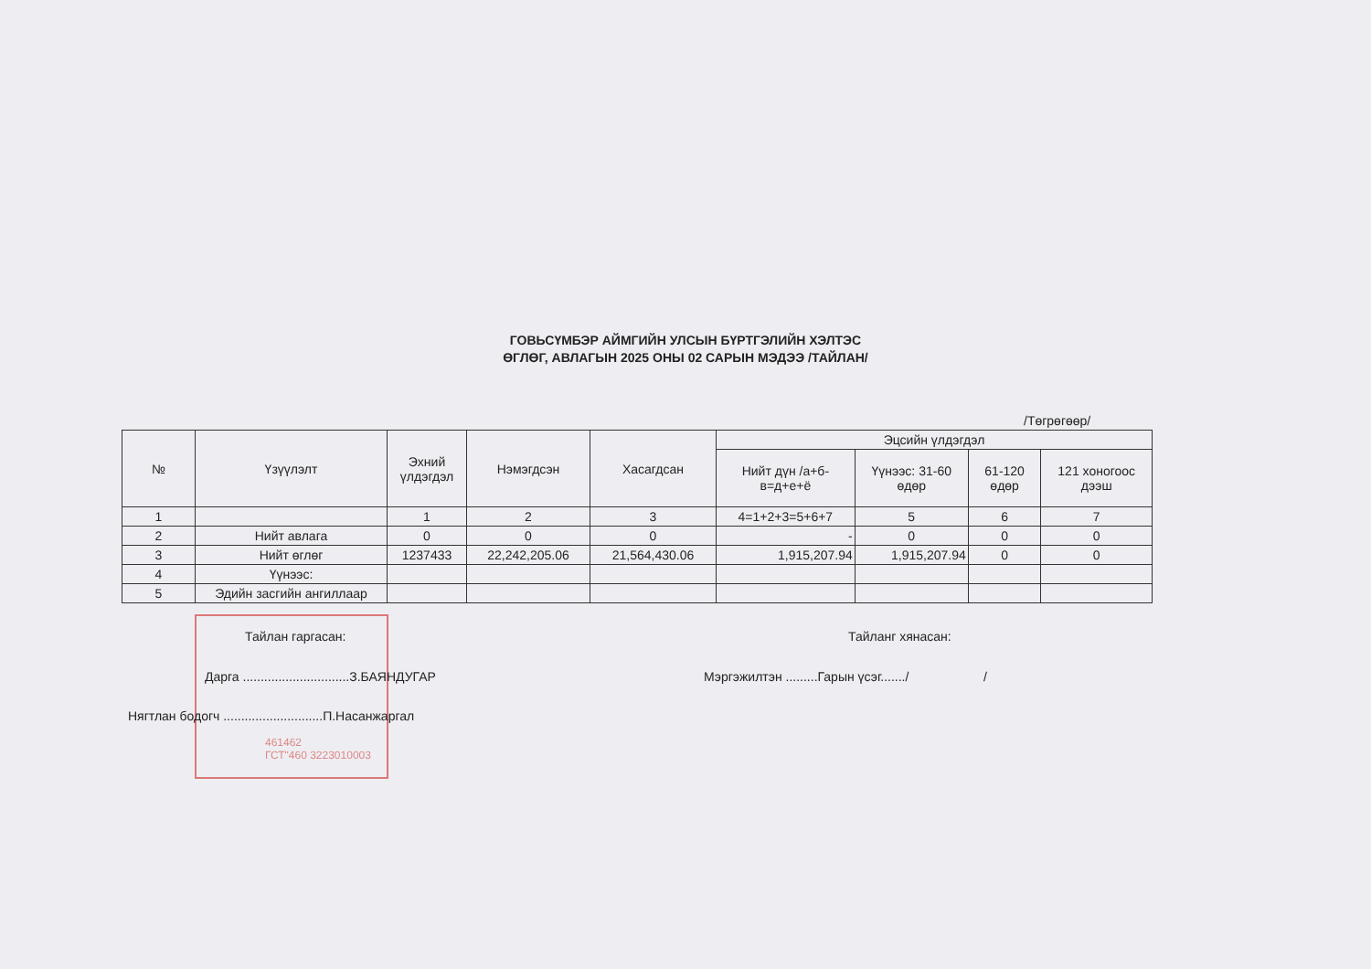ГОВЬСҮМБЭР АЙМГИЙН УЛСЫН БҮРТГЭЛИЙН ХЭЛТЭС
ӨГЛӨГ, АВЛАГЫН 2025 ОНЫ 02 САРЫН МЭДЭЭ /ТАЙЛАН/
/Төгрөгөөр/
| № | Үзүүлэлт | Эхний үлдэгдэл | Нэмэгдсэн | Хасагдсан | Эцсийн үлдэгдэл | | | |
| --- | --- | --- | --- | --- | --- | --- | --- | --- |
| | | | | | Нийт дүн /а+б-в=д+е+ё | Үүнээс: 31-60 өдөр | 61-120 өдөр | 121 хоногоос дээш |
| 1 | | 1 | 2 | 3 | 4=1+2+3=5+6+7 | 5 | 6 | 7 |
| 2 | Нийт авлага | 0 | 0 | 0 | - | 0 | 0 | 0 |
| 3 | Нийт өглөг | 1237433 | 22,242,205.06 | 21,564,430.06 | 1,915,207.94 | 1,915,207.94 | 0 | 0 |
| 4 | Үүнээс: | | | | | | | |
| 5 | Эдийн засгийн ангиллаар | | | | | | | |
Тайлан гаргасан:
Дарга ..............................З.БАЯНДУГАР
Нягтлан бодогч ............................П.Насанжаргал
461462
ГСТ"460 3223010003
Тайланг хянасан:
Мэргэжилтэн .........Гарын үсэг......./ /